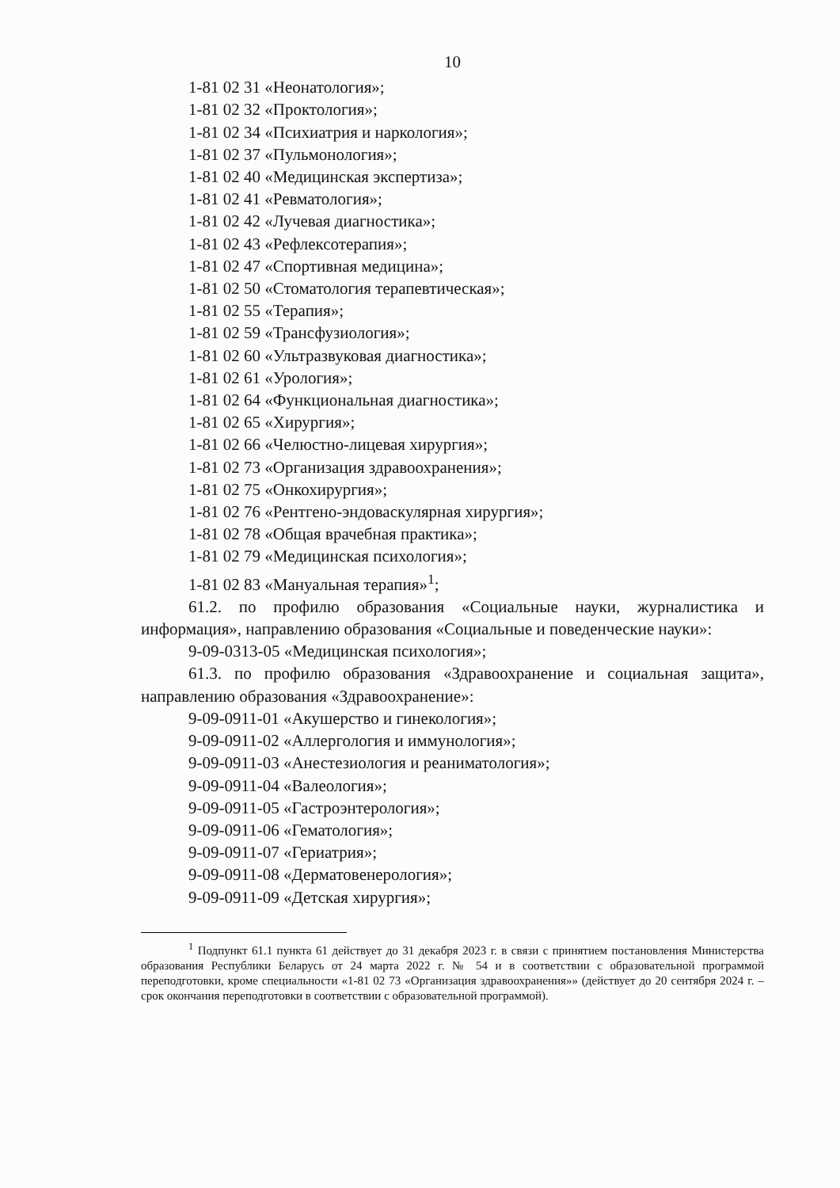10
1-81 02 31 «Неонатология»;
1-81 02 32 «Проктология»;
1-81 02 34 «Психиатрия и наркология»;
1-81 02 37 «Пульмонология»;
1-81 02 40 «Медицинская экспертиза»;
1-81 02 41 «Ревматология»;
1-81 02 42 «Лучевая диагностика»;
1-81 02 43 «Рефлексотерапия»;
1-81 02 47 «Спортивная медицина»;
1-81 02 50 «Стоматология терапевтическая»;
1-81 02 55 «Терапия»;
1-81 02 59 «Трансфузиология»;
1-81 02 60 «Ультразвуковая диагностика»;
1-81 02 61 «Урология»;
1-81 02 64 «Функциональная диагностика»;
1-81 02 65 «Хирургия»;
1-81 02 66 «Челюстно-лицевая хирургия»;
1-81 02 73 «Организация здравоохранения»;
1-81 02 75 «Онкохирургия»;
1-81 02 76 «Рентгено-эндоваскулярная хирургия»;
1-81 02 78 «Общая врачебная практика»;
1-81 02 79 «Медицинская психология»;
1-81 02 83 «Мануальная терапия»<sup>1</sup>;
61.2. по профилю образования «Социальные науки, журналистика и информация», направлению образования «Социальные и поведенческие науки»:
9-09-0313-05 «Медицинская психология»;
61.3. по профилю образования «Здравоохранение и социальная защита», направлению образования «Здравоохранение»:
9-09-0911-01 «Акушерство и гинекология»;
9-09-0911-02 «Аллергология и иммунология»;
9-09-0911-03 «Анестезиология и реаниматология»;
9-09-0911-04 «Валеология»;
9-09-0911-05 «Гастроэнтерология»;
9-09-0911-06 «Гематология»;
9-09-0911-07 «Гериатрия»;
9-09-0911-08 «Дерматовенерология»;
9-09-0911-09 «Детская хирургия»;
<sup>1</sup> Подпункт 61.1 пункта 61 действует до 31 декабря 2023 г. в связи с принятием постановления Министерства образования Республики Беларусь от 24 марта 2022 г. № 54 и в соответствии с образовательной программой переподготовки, кроме специальности «1-81 02 73 «Организация здравоохранения»» (действует до 20 сентября 2024 г. – срок окончания переподготовки в соответствии с образовательной программой).